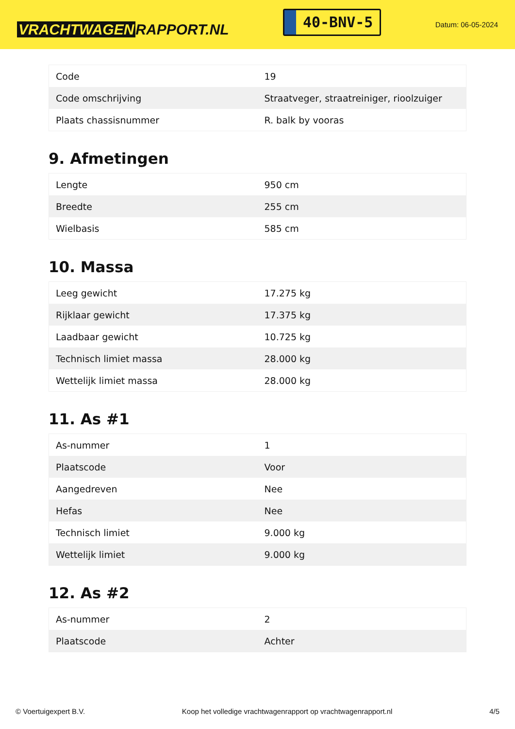VRACHTWAGEN RAPPORT.NL
40-BNV-5
Datum: 06-05-2024
| Code | 19 |
| Code omschrijving | Straatveger, straatreiniger, rioolzuiger |
| Plaats chassisnummer | R. balk by vooras |
9. Afmetingen
| Lengte | 950 cm |
| Breedte | 255 cm |
| Wielbasis | 585 cm |
10. Massa
| Leeg gewicht | 17.275 kg |
| Rijklaar gewicht | 17.375 kg |
| Laadbaar gewicht | 10.725 kg |
| Technisch limiet massa | 28.000 kg |
| Wettelijk limiet massa | 28.000 kg |
11. As #1
| As-nummer | 1 |
| Plaatscode | Voor |
| Aangedreven | Nee |
| Hefas | Nee |
| Technisch limiet | 9.000 kg |
| Wettelijk limiet | 9.000 kg |
12. As #2
| As-nummer | 2 |
| Plaatscode | Achter |
© Voertuigexpert B.V. Koop het volledige vrachtwagenrapport op vrachtwagenrapport.nl 4/5